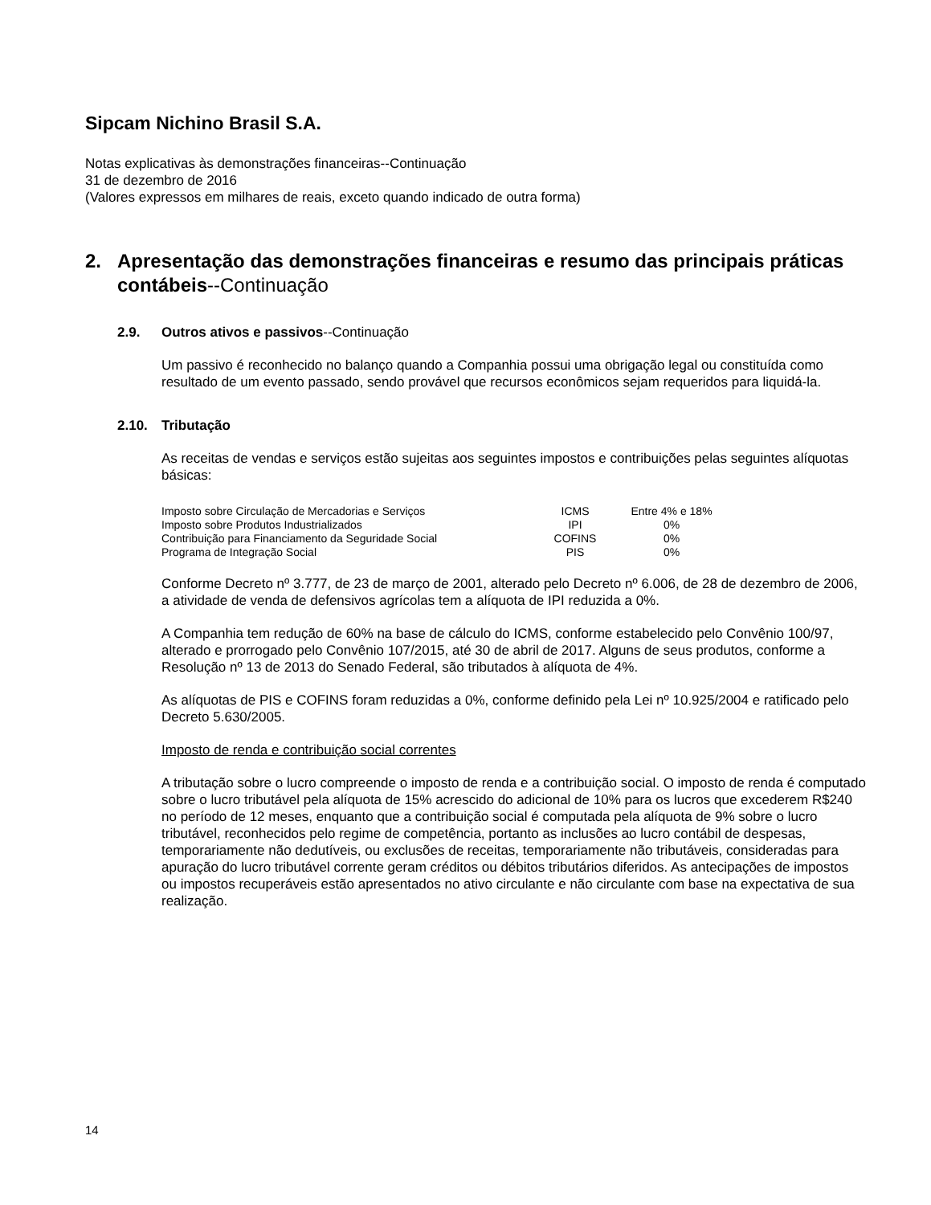Sipcam Nichino Brasil S.A.
Notas explicativas às demonstrações financeiras--Continuação
31 de dezembro de 2016
(Valores expressos em milhares de reais, exceto quando indicado de outra forma)
2. Apresentação das demonstrações financeiras e resumo das principais práticas contábeis--Continuação
2.9. Outros ativos e passivos--Continuação
Um passivo é reconhecido no balanço quando a Companhia possui uma obrigação legal ou constituída como resultado de um evento passado, sendo provável que recursos econômicos sejam requeridos para liquidá-la.
2.10. Tributação
As receitas de vendas e serviços estão sujeitas aos seguintes impostos e contribuições pelas seguintes alíquotas básicas:
| Imposto sobre Circulação de Mercadorias e Serviços | ICMS | Entre 4% e 18% |
| Imposto sobre Produtos Industrializados | IPI | 0% |
| Contribuição para Financiamento da Seguridade Social | COFINS | 0% |
| Programa de Integração Social | PIS | 0% |
Conforme Decreto nº 3.777, de 23 de março de 2001, alterado pelo Decreto nº 6.006, de 28 de dezembro de 2006, a atividade de venda de defensivos agrícolas tem a alíquota de IPI reduzida a 0%.
A Companhia tem redução de 60% na base de cálculo do ICMS, conforme estabelecido pelo Convênio 100/97, alterado e prorrogado pelo Convênio 107/2015, até 30 de abril de 2017. Alguns de seus produtos, conforme a Resolução nº 13 de 2013 do Senado Federal, são tributados à alíquota de 4%.
As alíquotas de PIS e COFINS foram reduzidas a 0%, conforme definido pela Lei nº 10.925/2004 e ratificado pelo Decreto 5.630/2005.
Imposto de renda e contribuição social correntes
A tributação sobre o lucro compreende o imposto de renda e a contribuição social. O imposto de renda é computado sobre o lucro tributável pela alíquota de 15% acrescido do adicional de 10% para os lucros que excederem R$240 no período de 12 meses, enquanto que a contribuição social é computada pela alíquota de 9% sobre o lucro tributável, reconhecidos pelo regime de competência, portanto as inclusões ao lucro contábil de despesas, temporariamente não dedutíveis, ou exclusões de receitas, temporariamente não tributáveis, consideradas para apuração do lucro tributável corrente geram créditos ou débitos tributários diferidos. As antecipações de impostos ou impostos recuperáveis estão apresentados no ativo circulante e não circulante com base na expectativa de sua realização.
14